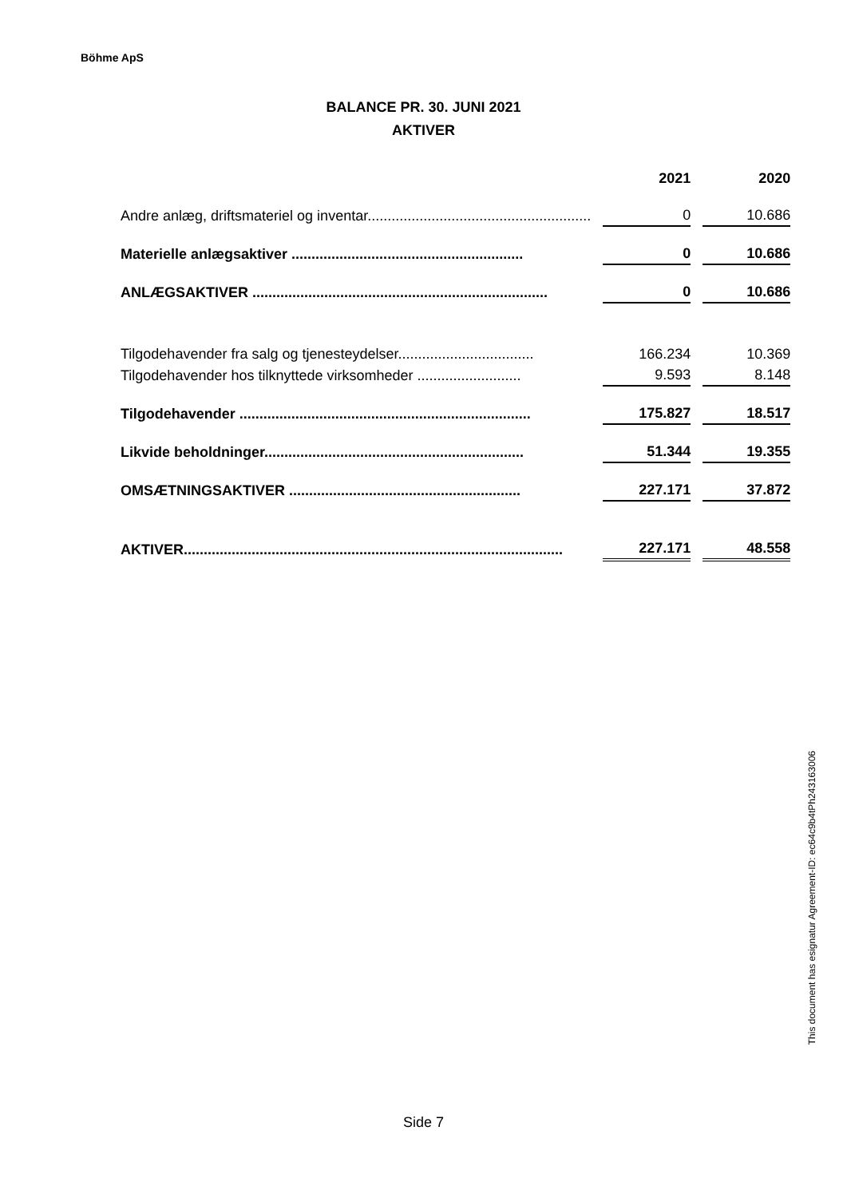Böhme ApS
BALANCE PR. 30. JUNI 2021
AKTIVER
| | 2021 | 2020 |
| Andre anlæg, driftsmateriel og inventar........................................................ | 0 | 10.686 |
| Materielle anlægsaktiver .......................................................... | 0 | 10.686 |
| ANLÆGSAKTIVER .......................................................................... | 0 | 10.686 |
| Tilgodehavender fra salg og tjenesteydelser.................................. | 166.234 | 10.369 |
| Tilgodehavender hos tilknyttede virksomheder .......................... | 9.593 | 8.148 |
| Tilgodehavender ......................................................................... | 175.827 | 18.517 |
| Likvide beholdninger................................................................. | 51.344 | 19.355 |
| OMSÆTNINGSAKTIVER .......................................................... | 227.171 | 37.872 |
| AKTIVER............................................................................................... | 227.171 | 48.558 |
This document has esignatur Agreement-ID: ec64c9b4tPh243163006
Side 7